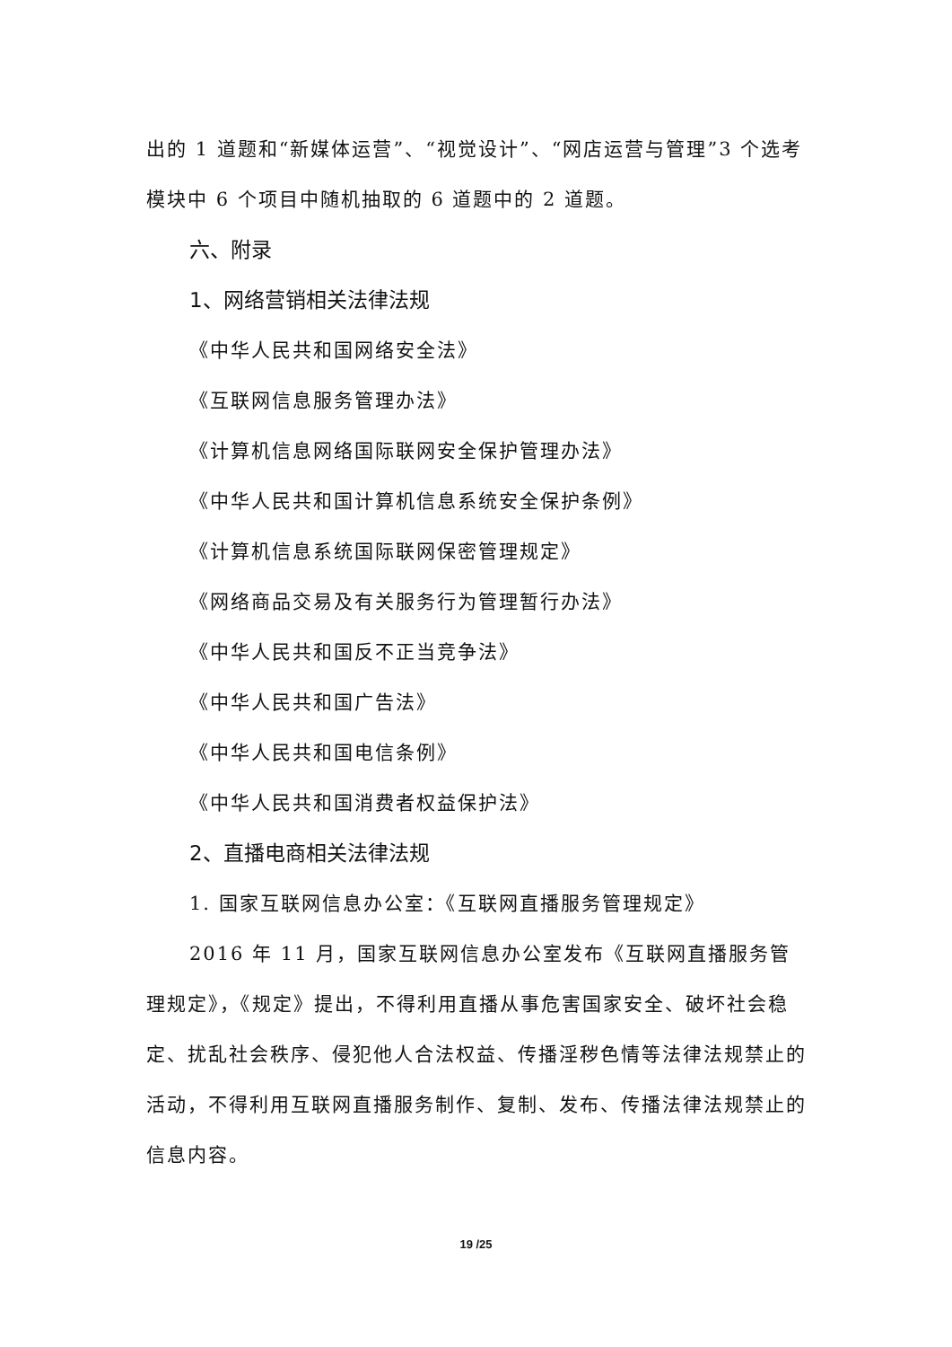出的 1 道题和“新媒体运营”、“视觉设计”、“网店运营与管理”3 个选考模块中 6 个项目中随机抽取的 6 道题中的 2 道题。
六、附录
1、网络营销相关法律法规
《中华人民共和国网络安全法》
《互联网信息服务管理办法》
《计算机信息网络国际联网安全保护管理办法》
《中华人民共和国计算机信息系统安全保护条例》
《计算机信息系统国际联网保密管理规定》
《网络商品交易及有关服务行为管理暂行办法》
《中华人民共和国反不正当竞争法》
《中华人民共和国广告法》
《中华人民共和国电信条例》
《中华人民共和国消费者权益保护法》
2、直播电商相关法律法规
1. 国家互联网信息办公室：《互联网直播服务管理规定》
2016 年 11 月，国家互联网信息办公室发布《互联网直播服务管理规定》，《规定》提出，不得利用直播从事危害国家安全、破坏社会稳定、扰乱社会秩序、侵犯他人合法权益、传播淫秽色情等法律法规禁止的活动，不得利用互联网直播服务制作、复制、发布、传播法律法规禁止的信息内容。
19 /25